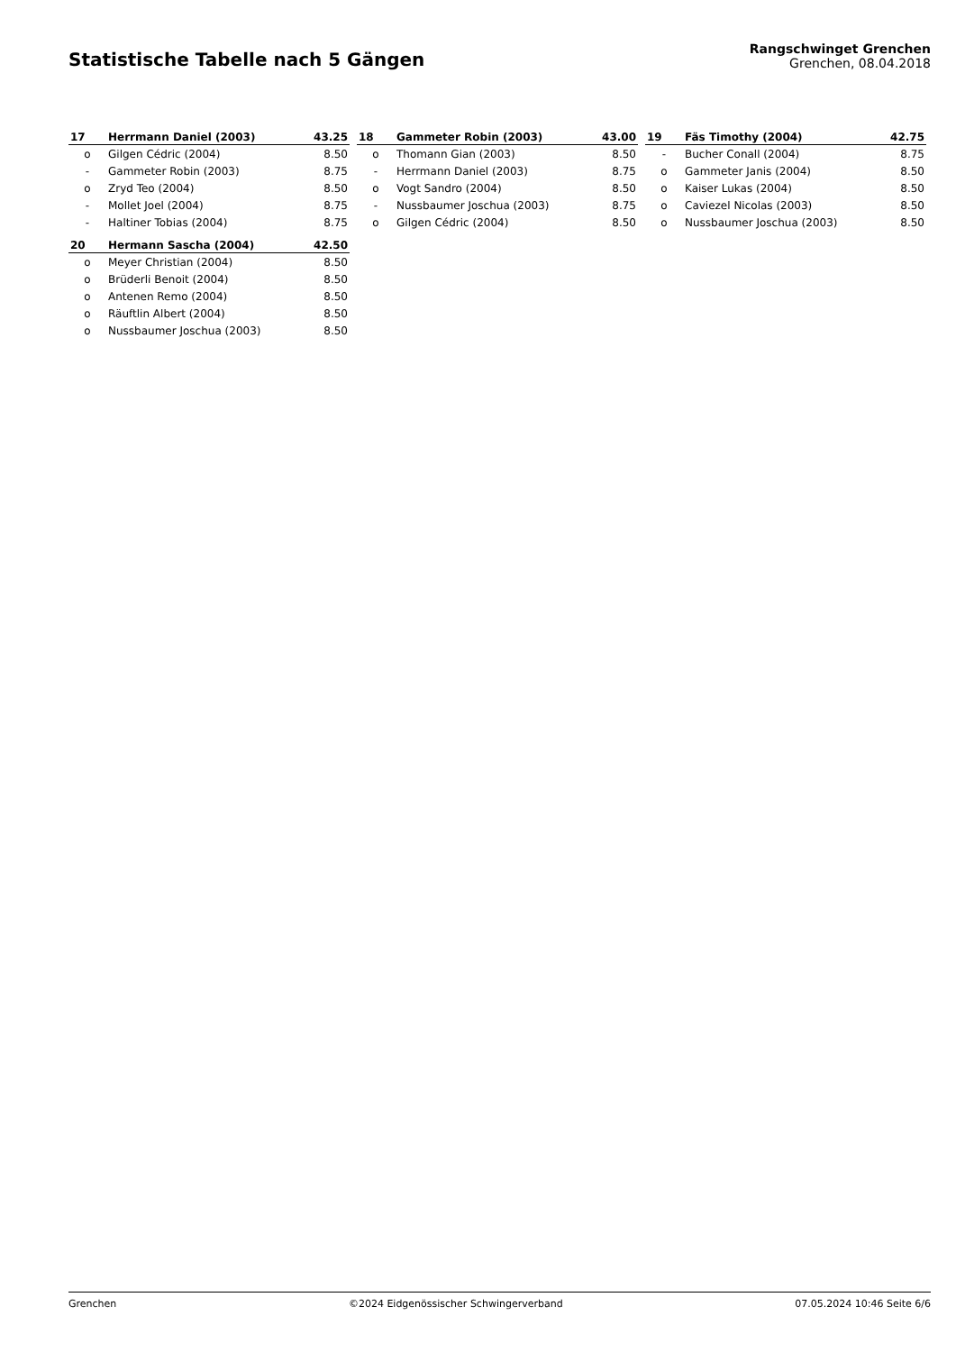Statistische Tabelle nach 5 Gängen
Rangschwinget Grenchen
Grenchen, 08.04.2018
| 17 | Herrmann Daniel (2003) | 43.25 |
| --- | --- | --- |
| o | Gilgen Cédric (2004) | 8.50 |
| - | Gammeter Robin (2003) | 8.75 |
| o | Zryd Teo (2004) | 8.50 |
| - | Mollet Joel (2004) | 8.75 |
| - | Haltiner Tobias (2004) | 8.75 |
| 18 | Gammeter Robin (2003) | 43.00 |
| --- | --- | --- |
| o | Thomann Gian (2003) | 8.50 |
| - | Herrmann Daniel (2003) | 8.75 |
| o | Vogt Sandro (2004) | 8.50 |
| - | Nussbaumer Joschua (2003) | 8.75 |
| o | Gilgen Cédric (2004) | 8.50 |
| 19 | Fäs Timothy (2004) | 42.75 |
| --- | --- | --- |
| - | Bucher Conall (2004) | 8.75 |
| o | Gammeter Janis (2004) | 8.50 |
| o | Kaiser Lukas (2004) | 8.50 |
| o | Caviezel Nicolas (2003) | 8.50 |
| o | Nussbaumer Joschua (2003) | 8.50 |
| 20 | Hermann Sascha (2004) | 42.50 |
| --- | --- | --- |
| o | Meyer Christian (2004) | 8.50 |
| o | Brüderli Benoit (2004) | 8.50 |
| o | Antenen Remo (2004) | 8.50 |
| o | Räuftlin Albert (2004) | 8.50 |
| o | Nussbaumer Joschua (2003) | 8.50 |
Grenchen ©2024 Eidgenössischer Schwingerverband 07.05.2024 10:46 Seite 6/6